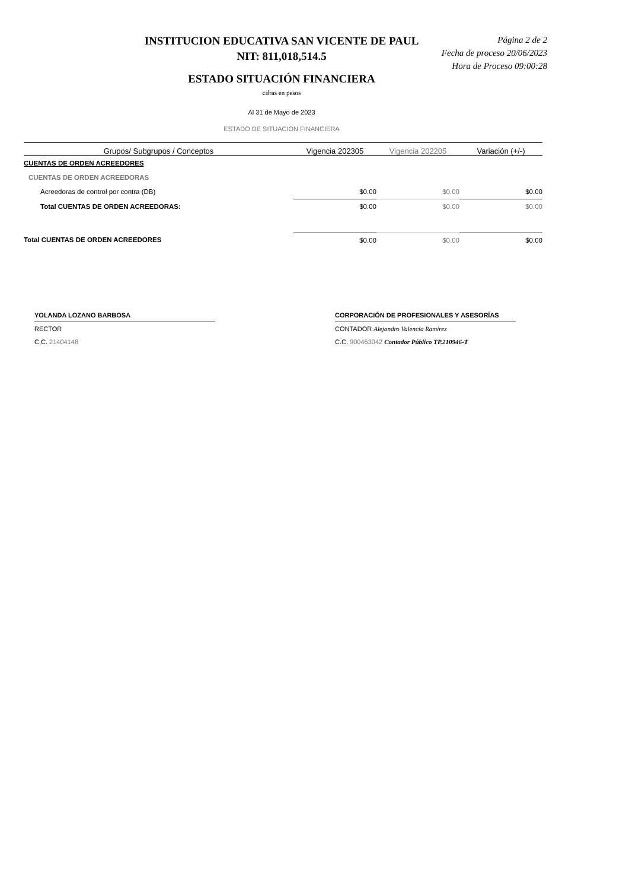INSTITUCION EDUCATIVA SAN VICENTE DE PAUL
NIT: 811,018,514.5
ESTADO SITUACIÓN FINANCIERA
Página 2 de 2
Fecha de proceso 20/06/2023
Hora de Proceso 09:00:28
cifras en pesos
Al 31 de Mayo de 2023
ESTADO DE SITUACION FINANCIERA
| Grupos/ Subgrupos / Conceptos | Vigencia 202305 | Vigencia 202205 | Variación (+/-) |
| --- | --- | --- | --- |
| CUENTAS DE ORDEN ACREEDORES | | | |
| CUENTAS DE ORDEN ACREEDORAS | | | |
| Acreedoras de control por contra (DB) | $0.00 | $0.00 | $0.00 |
| Total CUENTAS DE ORDEN ACREEDORAS: | $0.00 | $0.00 | $0.00 |
| Total CUENTAS DE ORDEN ACREEDORES | $0.00 | $0.00 | $0.00 |
YOLANDA LOZANO BARBOSA
RECTOR
C.C. 21404148
CORPORACIÓN DE PROFESIONALES Y ASESORÍAS
CONTADOR Alejandro Valencia Ramirez
C.C. 900463042 Contador Público TP.210946-T